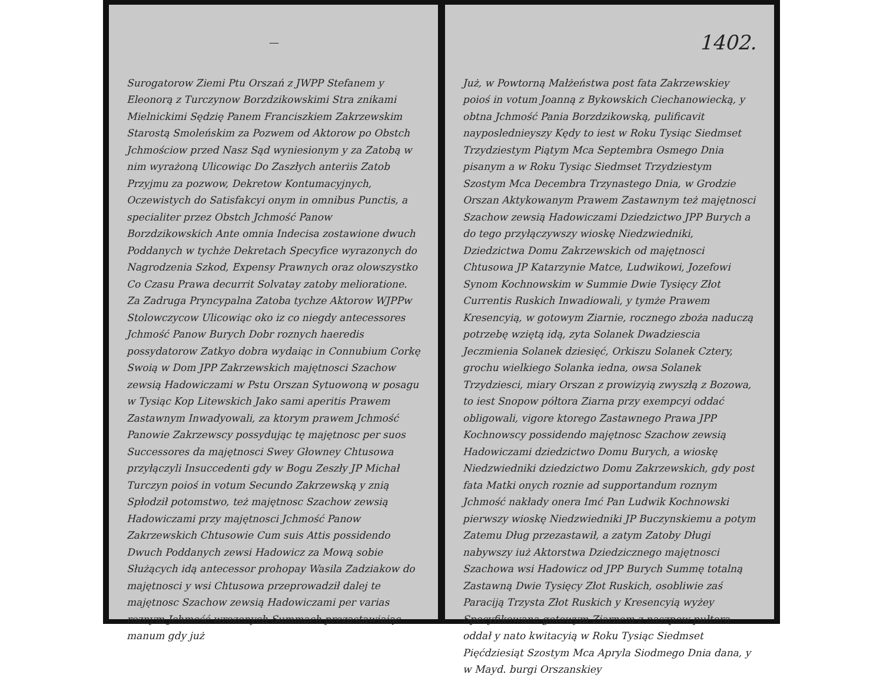—
Surogatorow Ziemi Ptu Orszań z JWPP Stefanem y Eleonorą z Turczynow Borzdzikowskimi Stra znikami Mielnickimi Sędzię Panem Franciszkiem Zakrzewskim Starostą Smoleńskim za Pozwem od Aktorow po Obstch Jchmościow przed Nasz Sąd wyniesionym y za Zatobą w nim wyrażoną Ulicowiąc Do Zaszłych anteriis Zatob Przyjmu za pozwow, Dekretow Kontumacyjnych, Oczewistych do Satisfakcyi onym in omnibus Punctis, a specialiter przez Obstch Jchmość Panow Borzdzikowskich Ante omnia Indecisa zostawione dwuch Poddanych w tychże Dekretach Specyfice wyrazonych do Nagrodzenia Szkod, Expensy Prawnych oraz olowszystko Co Czasu Prawa decurrit Solvatay zatoby melioratione. Za Zadruga Pryncypalna Zatoba tychze Aktorow WJPPw Stolowczycow Ulicowiąc oko iz co niegdy antecessores Jchmość Panow Burych Dobr roznych haeredis possydatorow Zatkyo dobra wydaiąc in Connubium Corkę Swoią w Dom JPP Zakrzewskich majętnosci Szachow zewsią Hadowiczami w Pstu Orszan Sytuowoną w posagu w Tysiąc Kop Litewskich Jako sami aperitis Prawem Zastawnym Inwadyowali, za ktorym prawem Jchmość Panowie Zakrzewscy possydując tę majętnosc per suos Successores da majętnosci Swey Głowney Chtusowa przyłączyli Insuccedenti gdy w Bogu Zeszły JP Michał Turczyn poioś in votum Secundo Zakrzewską y znią Spłodził potomstwo, też majętnosc Szachow zewsią Hadowiczami przy majętnosci Jchmość Panow Zakrzewskich Chtusowie Cum suis Attis possidendo Dwuch Poddanych zewsi Hadowicz za Mową sobie Służących idą antecessor prohopay Wasila Zadziakow do majętnosci y wsi Chtusowa przeprowadził dalej te majętnosc Szachow zewsią Hadowiczami per varias roznym Jchmość wrozonych Summach prezastawiaiąc manum gdy już
1402.
Już, w Powtorną Małżeństwa post fata Zakrzewskiey poioś in votum Joanną z Bykowskich Ciechanowiecką, y obtna Jchmość Pania Borzdzikowską, pulificavit nayposlednieyszy Kędy to iest w Roku Tysiąc Siedmset Trzydziestym Piątym Mca Septembra Osmego Dnia pisanym a w Roku Tysiąc Siedmset Trzydziestym Szostym Mca Decembra Trzynastego Dnia, w Grodzie Orszan Aktykowanym Prawem Zastawnym też majętnosci Szachow zewsią Hadowiczami Dziedzictwo JPP Burych a do tego przyłączywszy wioskę Niedzwiedniki, Dziedzictwa Domu Zakrzewskich od majętnosci Chtusowa JP Katarzynie Matce, Ludwikowi, Jozefowi Synom Kochnowskim w Summie Dwie Tysięcy Złot Currentis Ruskich Inwadiowali, y tymże Prawem Kresencyią, w gotowym Ziarnie, rocznego zboża naduczą potrzebę wziętą idą, zyta Solanek Dwadziescia Jeczmienia Solanek dziesięć, Orkiszu Solanek Cztery, grochu wielkiego Solanka iedna, owsa Solanek Trzydziesci, miary Orszan z prowizyią zwyszłą z Bozowa, to iest Snopow półtora Ziarna przy exempcyi oddać obligowali, vigore ktorego Zastawnego Prawa JPP Kochnowscy possidendo majętnosc Szachow zewsią Hadowiczami dziedzictwo Domu Burych, a wioskę Niedzwiedniki dziedzictwo Domu Zakrzewskich, gdy post fata Matki onych roznie ad supportandum roznym Jchmość nakłady onera Imć Pan Ludwik Kochnowski pierwszy wioskę Niedzwiedniki JP Buczynskiemu a potym Zatemu Dług przezastawił, a zatym Zatoby Długi nabywszy iuż Aktorstwa Dziedzicznego majętnosci Szachowa wsi Hadowicz od JPP Burych Summę totalną Zastawną Dwie Tysięcy Złot Ruskich, osobliwie zaś Paraciją Trzysta Złot Ruskich y Kresencyią wyżey Specyfikowana gotowym Ziarnem z naszpow pułtora oddał y nato kwitacyią w Roku Tysiąc Siedmset Pięćdziesiąt Szostym Mca Apryla Siodmego Dnia dana, y w Mayd. burgi Orszanskiey